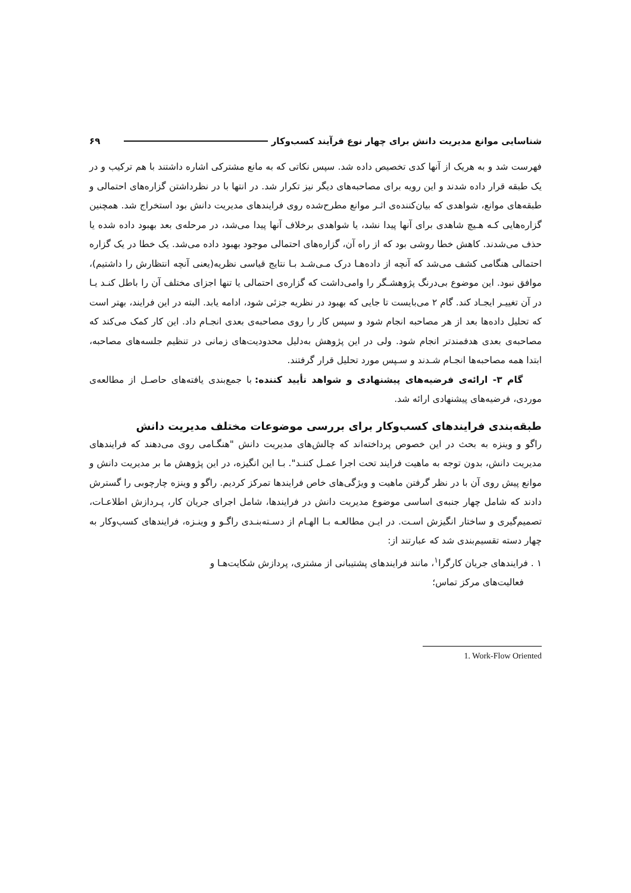شناسایی موانع مدیریت دانش برای چهار نوع فرآیند کسب‌وکار ۶۹
فهرست شد و به هریک از آنها کدی تخصیص داده شد. سپس نکاتی که به مانع مشترکی اشاره داشتند با هم ترکیب و در یک طبقه قرار داده شدند و این رویه برای مصاحبه‌های دیگر نیز تکرار شد. در انتها با در نظرداشتن گزاره‌های احتمالی و طبقه‌های موانع، شواهدی که بیان‌کننده‌ی اثـر موانع مطرح‌شده روی فرایندهای مدیریت دانش بود استخراج شد. همچنین گزاره‌هایی کـه هـیچ شاهدی برای آنها پیدا نشد، یا شواهدی برخلاف آنها پیدا می‌شد، در مرحله‌ی بعد بهبود داده شده یا حذف می‌شدند. کاهش خطا روشی بود که از راه آن، گزاره‌های احتمالی موجود بهبود داده می‌شد. یک خطا در یک گزاره احتمالی هنگامی کشف می‌شد که آنچه از داده‌هـا درک مـی‌شـد بـا نتایج قیاسی نظریه(یعنی آنچه انتظارش را داشتیم)، موافق نبود. این موضوع بی‌درنگ پژوهشـگر را وامی‌داشت که گزاره‌ی احتمالی یا تنها اجزای مختلف آن را باطل کنـد یـا در آن تغییـر ایجـاد کند. گام ۲ می‌بایست تا جایی که بهبود در نظریه جزئی شود، ادامه یابد. البته در این فرایند، بهتر است که تحلیل داده‌ها بعد از هر مصاحبه انجام شود و سپس کار را روی مصاحبه‌ی بعدی انجـام داد. این کار کمک می‌کند که مصاحبه‌ی بعدی هدفمندتر انجام شود. ولی در این پژوهش به‌دلیل محدودیت‌های زمانی در تنظیم جلسه‌های مصاحبه، ابتدا همه مصاحبه‌ها انجـام شـدند و سـپس مورد تحلیل قرار گرفتند.
گام ۳- ارائه‌ی فرضیه‌های پیشنهادی و شواهد تأیید کننده: با جمع‌بندی یافته‌های حاصـل از مطالعه‌ی موردی، فرضیه‌های پیشنهادی ارائه شد.
طبقه‌بندی فرایندهای کسب‌وکار برای بررسی موضوعات مختلف مدیریت دانش
راگو و وینزه به بحث در این خصوص پرداخته‌اند که چالش‌های مدیریت دانش "هنگـامی روی می‌دهند که فرایندهای مدیریت دانش، بدون توجه به ماهیت فرایند تحت اجرا عمـل کننـد". بـا این انگیزه، در این پژوهش ما بر مدیریت دانش و موانع پیش روی آن با در نظر گرفتن ماهیت و ویژگی‌های خاص فرایندها تمرکز کردیم. راگو و وینزه چارچوبی را گسترش دادند که شامل چهار جنبه‌ی اساسی موضوع مدیریت دانش در فرایندها، شامل اجرای جریان کار، پـردازش اطلاعـات، تصمیم‌گیری و ساختار انگیزش اسـت. در ایـن مطالعـه بـا الهـام از دسـته‌بنـدی راگـو و وینـزه، فرایندهای کسب‌وکار به چهار دسته تقسیم‌بندی شد که عبارتند از:
۱ . فرایندهای جریان کارگرا<sup>۱</sup>، مانند فرایندهای پشتیبانی از مشتری، پردازش شکایت‌هـا و
فعالیت‌های مرکز تماس؛
1. Work-Flow Oriented